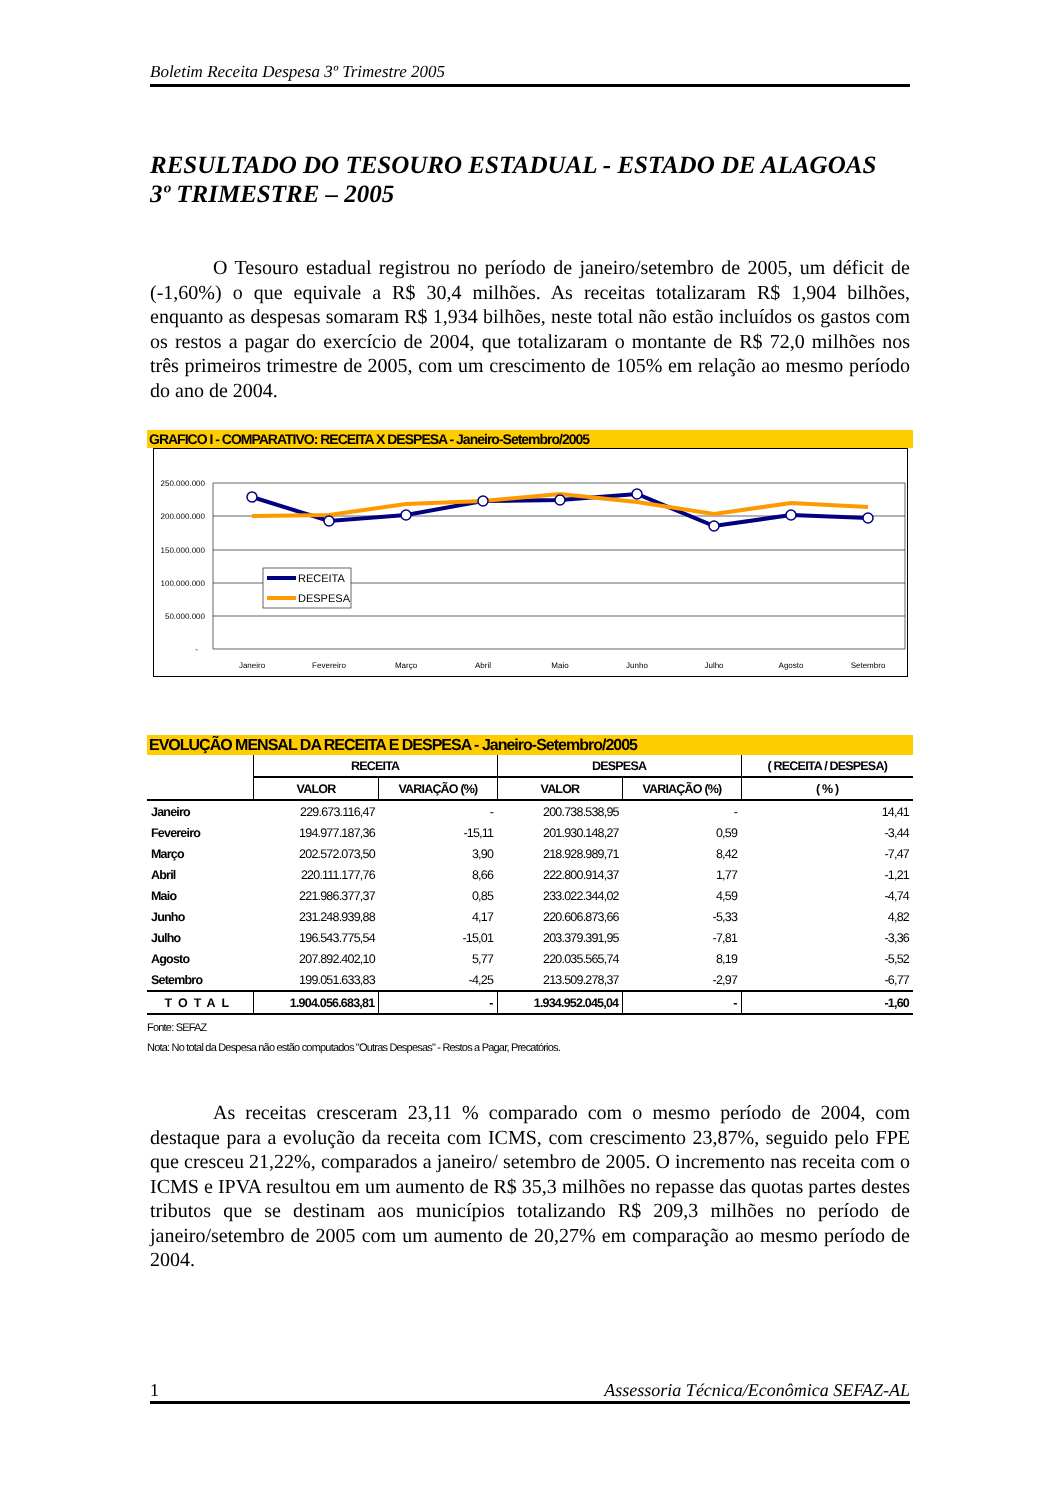Boletim Receita Despesa 3º Trimestre 2005
RESULTADO DO TESOURO ESTADUAL - ESTADO DE ALAGOAS
3º TRIMESTRE – 2005
O Tesouro estadual registrou no período de janeiro/setembro de 2005, um déficit de (-1,60%) o que equivale a R$ 30,4 milhões. As receitas totalizaram R$ 1,904 bilhões, enquanto as despesas somaram R$ 1,934 bilhões, neste total não estão incluídos os gastos com os restos a pagar do exercício de 2004, que totalizaram o montante de R$ 72,0 milhões nos três primeiros trimestre de 2005, com um crescimento de 105% em relação ao mesmo período do ano de 2004.
GRAFICO I - COMPARATIVO: RECEITA X DESPESA - Janeiro-Setembro/2005
250.000.000
200.000.000
150.000.000
100.000.000
50.000.000
-
RECEITA
DESPESA
Janeiro
Fevereiro
Março
Abril
Maio
Junho
Julho
Agosto
Setembro
EVOLUÇÃO MENSAL DA RECEITA E DESPESA - Janeiro-Setembro/2005
| | RECEITA | | DESPESA | | ( RECEITA / DESPESA) |
| --- | --- | --- | --- | --- | --- |
| | VALOR | VARIAÇÃO (%) | VALOR | VARIAÇÃO (%) | ( % ) |
| Janeiro | 229.673.116,47 | - | 200.738.538,95 | - | 14,41 |
| Fevereiro | 194.977.187,36 | -15,11 | 201.930.148,27 | 0,59 | -3,44 |
| Março | 202.572.073,50 | 3,90 | 218.928.989,71 | 8,42 | -7,47 |
| Abril | 220.111.177,76 | 8,66 | 222.800.914,37 | 1,77 | -1,21 |
| Maio | 221.986.377,37 | 0,85 | 233.022.344,02 | 4,59 | -4,74 |
| Junho | 231.248.939,88 | 4,17 | 220.606.873,66 | -5,33 | 4,82 |
| Julho | 196.543.775,54 | -15,01 | 203.379.391,95 | -7,81 | -3,36 |
| Agosto | 207.892.402,10 | 5,77 | 220.035.565,74 | 8,19 | -5,52 |
| Setembro | 199.051.633,83 | -4,25 | 213.509.278,37 | -2,97 | -6,77 |
| TOTAL | 1.904.056.683,81 | - | 1.934.952.045,04 | - | -1,60 |
Fonte: SEFAZ
Nota: No total da Despesa não estão computados "Outras Despesas" - Restos a Pagar, Precatórios.
As receitas cresceram 23,11 % comparado com o mesmo período de 2004, com destaque para a evolução da receita com ICMS, com crescimento 23,87%, seguido pelo FPE que cresceu 21,22%, comparados a janeiro/ setembro de 2005. O incremento nas receita com o ICMS e IPVA resultou em um aumento de R$ 35,3 milhões no repasse das quotas partes destes tributos que se destinam aos municípios totalizando R$ 209,3 milhões no período de janeiro/setembro de 2005 com um aumento de 20,27% em comparação ao mesmo período de 2004.
1 Assessoria Técnica/Econômica SEFAZ-AL